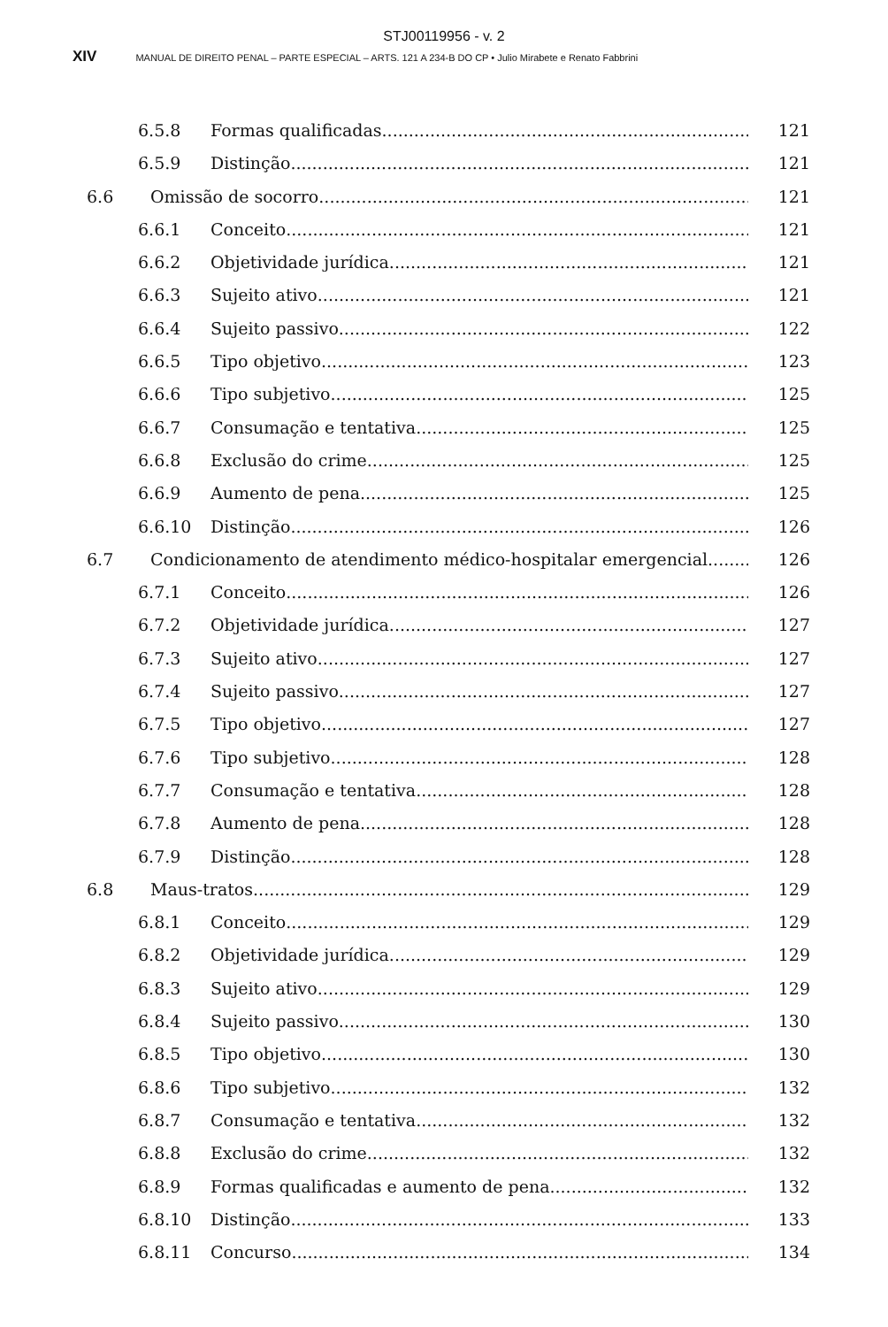STJ00119956 - v. 2
XIV MANUAL DE DIREITO PENAL – PARTE ESPECIAL – ARTS. 121 A 234-B DO CP • Julio Mirabete e Renato Fabbrini
6.5.8 Formas qualificadas 121
6.5.9 Distinção 121
6.6 Omissão de socorro 121
6.6.1 Conceito 121
6.6.2 Objetividade jurídica 121
6.6.3 Sujeito ativo 121
6.6.4 Sujeito passivo 122
6.6.5 Tipo objetivo 123
6.6.6 Tipo subjetivo 125
6.6.7 Consumação e tentativa 125
6.6.8 Exclusão do crime 125
6.6.9 Aumento de pena 125
6.6.10 Distinção 126
6.7 Condicionamento de atendimento médico-hospitalar emergencial 126
6.7.1 Conceito 126
6.7.2 Objetividade jurídica 127
6.7.3 Sujeito ativo 127
6.7.4 Sujeito passivo 127
6.7.5 Tipo objetivo 127
6.7.6 Tipo subjetivo 128
6.7.7 Consumação e tentativa 128
6.7.8 Aumento de pena 128
6.7.9 Distinção 128
6.8 Maus-tratos 129
6.8.1 Conceito 129
6.8.2 Objetividade jurídica 129
6.8.3 Sujeito ativo 129
6.8.4 Sujeito passivo 130
6.8.5 Tipo objetivo 130
6.8.6 Tipo subjetivo 132
6.8.7 Consumação e tentativa 132
6.8.8 Exclusão do crime 132
6.8.9 Formas qualificadas e aumento de pena 132
6.8.10 Distinção 133
6.8.11 Concurso 134